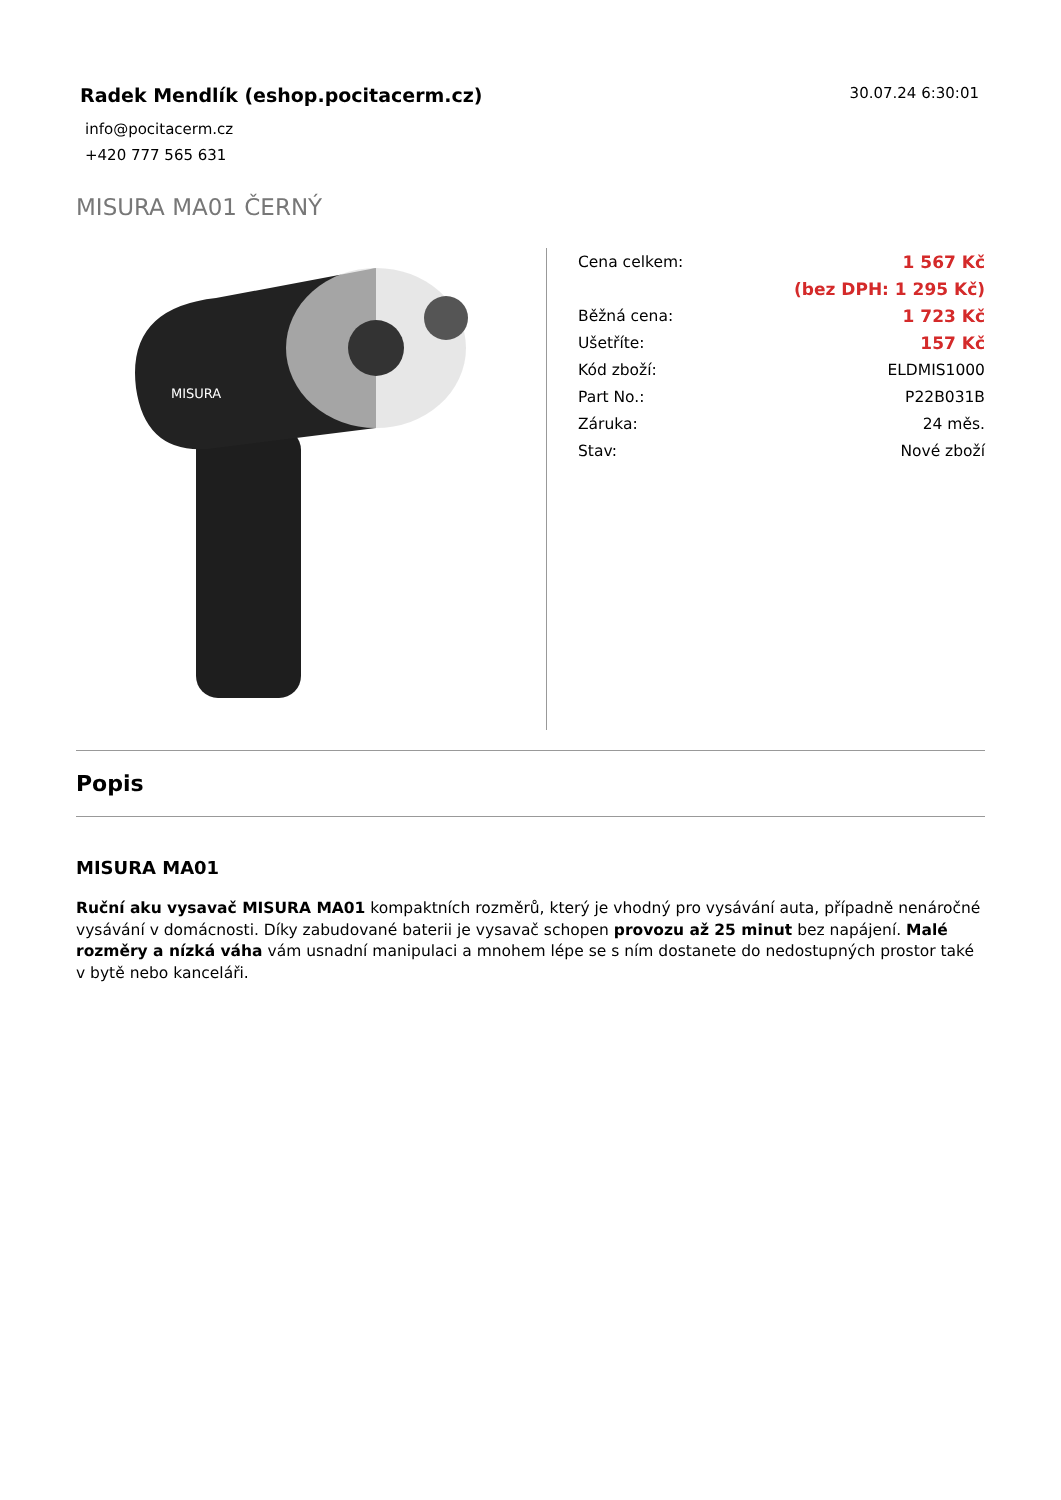Radek Mendlík (eshop.pocitacerm.cz)
30.07.24 6:30:01
info@pocitacerm.cz
+420 777 565 631
MISURA MA01 ČERNÝ
MISURA
| Cena celkem: | 1 567 Kč |
| | (bez DPH: 1 295 Kč) |
| Běžná cena: | 1 723 Kč |
| Ušetříte: | 157 Kč |
| Kód zboží: | ELDMIS1000 |
| Part No.: | P22B031B |
| Záruka: | 24 měs. |
| Stav: | Nové zboží |
Popis
MISURA MA01
Ruční aku vysavač MISURA MA01 kompaktních rozměrů, který je vhodný pro vysávání auta, případně nenáročné vysávání v domácnosti. Díky zabudované baterii je vysavač schopen provozu až 25 minut bez napájení. Malé rozměry a nízká váha vám usnadní manipulaci a mnohem lépe se s ním dostanete do nedostupných prostor také v bytě nebo kanceláři.